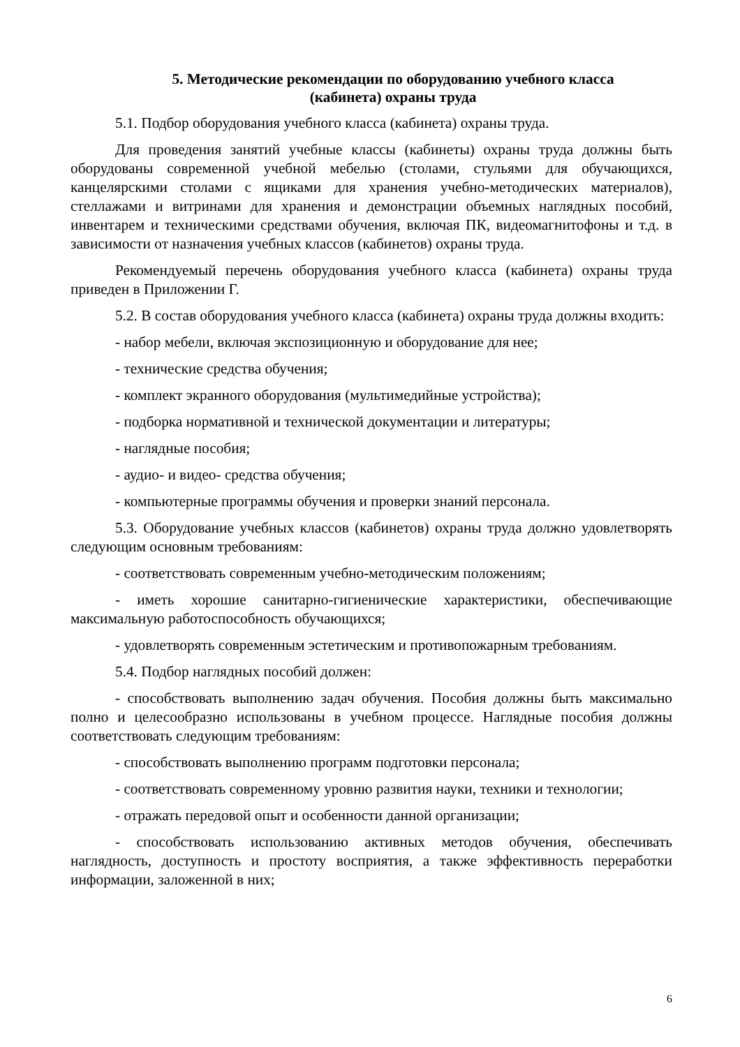5. Методические рекомендации по оборудованию учебного класса
(кабинета) охраны труда
5.1. Подбор оборудования учебного класса (кабинета) охраны труда.
Для проведения занятий учебные классы (кабинеты) охраны труда должны быть оборудованы современной учебной мебелью (столами, стульями для обучающихся, канцелярскими столами с ящиками для хранения учебно-методических материалов), стеллажами и витринами для хранения и демонстрации объемных наглядных пособий, инвентарем и техническими средствами обучения, включая ПК, видеомагнитофоны и т.д. в зависимости от назначения учебных классов (кабинетов) охраны труда.
Рекомендуемый перечень оборудования учебного класса (кабинета) охраны труда приведен в Приложении Г.
5.2. В состав оборудования учебного класса (кабинета) охраны труда должны входить:
- набор мебели, включая экспозиционную и оборудование для нее;
- технические средства обучения;
- комплект экранного оборудования (мультимедийные устройства);
- подборка нормативной и технической документации и литературы;
- наглядные пособия;
- аудио- и видео- средства обучения;
- компьютерные программы обучения и проверки знаний персонала.
5.3. Оборудование учебных классов (кабинетов) охраны труда должно удовлетворять следующим основным требованиям:
- соответствовать современным учебно-методическим положениям;
- иметь хорошие санитарно-гигиенические характеристики, обеспечивающие максимальную работоспособность обучающихся;
- удовлетворять современным эстетическим и противопожарным требованиям.
5.4. Подбор наглядных пособий должен:
- способствовать выполнению задач обучения. Пособия должны быть максимально полно и целесообразно использованы в учебном процессе. Наглядные пособия должны соответствовать следующим требованиям:
- способствовать выполнению программ подготовки персонала;
- соответствовать современному уровню развития науки, техники и технологии;
- отражать передовой опыт и особенности данной организации;
- способствовать использованию активных методов обучения, обеспечивать наглядность, доступность и простоту восприятия, а также эффективность переработки информации, заложенной в них;
6